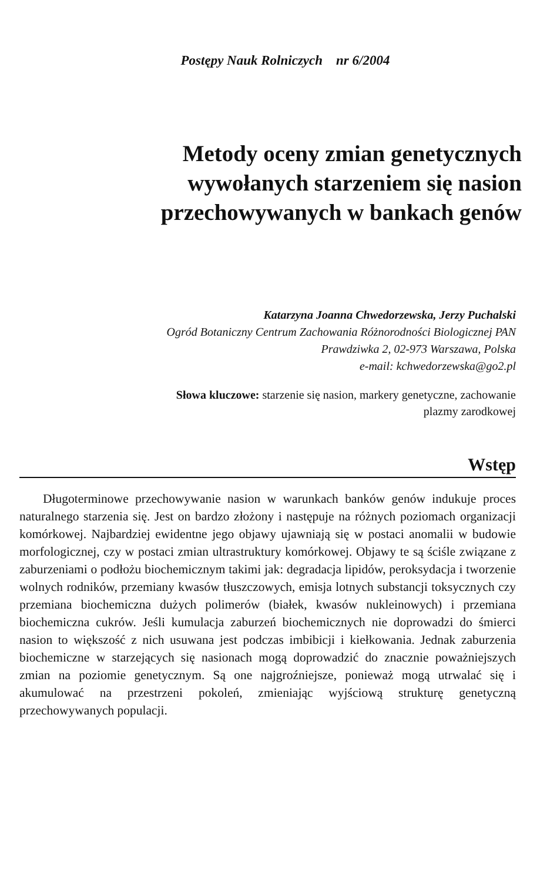Postępy Nauk Rolniczych nr 6/2004
Metody oceny zmian genetycznych
wywołanych starzeniem się nasion
przechowywanych w bankach genów
Katarzyna Joanna Chwedorzewska, Jerzy Puchalski
Ogród Botaniczny Centrum Zachowania Różnorodności Biologicznej PAN
Prawdziwka 2, 02-973 Warszawa, Polska
e-mail: kchwedorzewska@go2.pl
Słowa kluczowe: starzenie się nasion, markery genetyczne, zachowanie
plazmy zarodkowej
Wstęp
Długoterminowe przechowywanie nasion w warunkach banków genów indukuje proces naturalnego starzenia się. Jest on bardzo złożony i następuje na różnych poziomach organizacji komórkowej. Najbardziej ewidentne jego objawy ujawniają się w postaci anomalii w budowie morfologicznej, czy w postaci zmian ultrastruktury komórkowej. Objawy te są ściśle związane z zaburzeniami o podłożu biochemicznym takimi jak: degradacja lipidów, peroksydacja i tworzenie wolnych rodników, przemiany kwasów tłuszczowych, emisja lotnych substancji toksycznych czy przemiana biochemiczna dużych polimerów (białek, kwasów nukleinowych) i przemiana biochemiczna cukrów. Jeśli kumulacja zaburzeń biochemicznych nie doprowadzi do śmierci nasion to większość z nich usuwana jest podczas imbibicji i kiełkowania. Jednak zaburzenia biochemiczne w starzejących się nasionach mogą doprowadzić do znacznie poważniejszych zmian na poziomie genetycznym. Są one najgroźniejsze, ponieważ mogą utrwalać się i akumulować na przestrzeni pokoleń, zmieniając wyjściową strukturę genetyczną przechowywanych populacji.